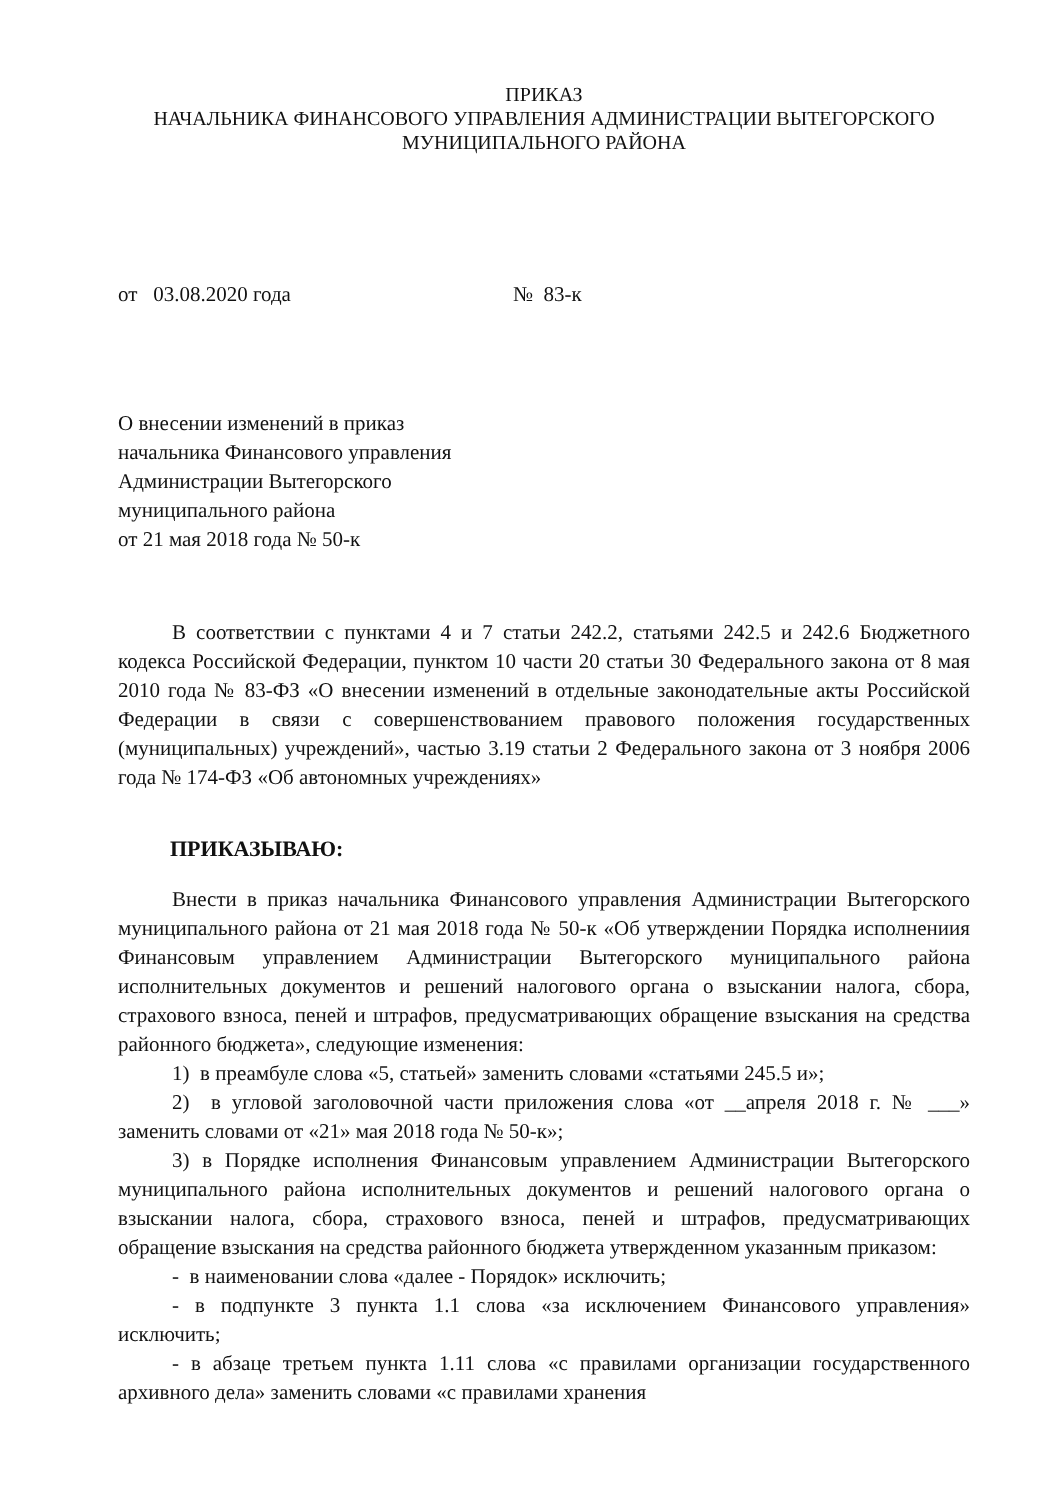ПРИКАЗ
НАЧАЛЬНИКА ФИНАНСОВОГО УПРАВЛЕНИЯ АДМИНИСТРАЦИИ ВЫТЕГОРСКОГО
МУНИЦИПАЛЬНОГО РАЙОНА
от 03.08.2020 года № 83-к
О внесении изменений в приказ
начальника Финансового управления
Администрации Вытегорского
муниципального района
от 21 мая 2018 года № 50-к
В соответствии с пунктами 4 и 7 статьи 242.2, статьями 242.5 и 242.6 Бюджетного кодекса Российской Федерации, пунктом 10 части 20 статьи 30 Федерального закона от 8 мая 2010 года № 83-ФЗ «О внесении изменений в отдельные законодательные акты Российской Федерации в связи с совершенствованием правового положения государственных (муниципальных) учреждений», частью 3.19 статьи 2 Федерального закона от 3 ноября 2006 года № 174-ФЗ «Об автономных учреждениях»
ПРИКАЗЫВАЮ:
Внести в приказ начальника Финансового управления Администрации Вытегорского муниципального района от 21 мая 2018 года № 50-к «Об утверждении Порядка исполнениия Финансовым управлением Администрации Вытегорского муниципального района исполнительных документов и решений налогового органа о взыскании налога, сбора, страхового взноса, пеней и штрафов, предусматривающих обращение взыскания на средства районного бюджета», следующие изменения:
1) в преамбуле слова «5, статьей» заменить словами «статьями 245.5 и»;
2) в угловой заголовочной части приложения слова «от __апреля 2018 г. № ___» заменить словами от «21» мая 2018 года № 50-к»;
3) в Порядке исполнения Финансовым управлением Администрации Вытегорского муниципального района исполнительных документов и решений налогового органа о взыскании налога, сбора, страхового взноса, пеней и штрафов, предусматривающих обращение взыскания на средства районного бюджета утвержденном указанным приказом:
- в наименовании слова «далее - Порядок» исключить;
- в подпункте 3 пункта 1.1 слова «за исключением Финансового управления» исключить;
- в абзаце третьем пункта 1.11 слова «с правилами организации государственного архивного дела» заменить словами «с правилами хранения